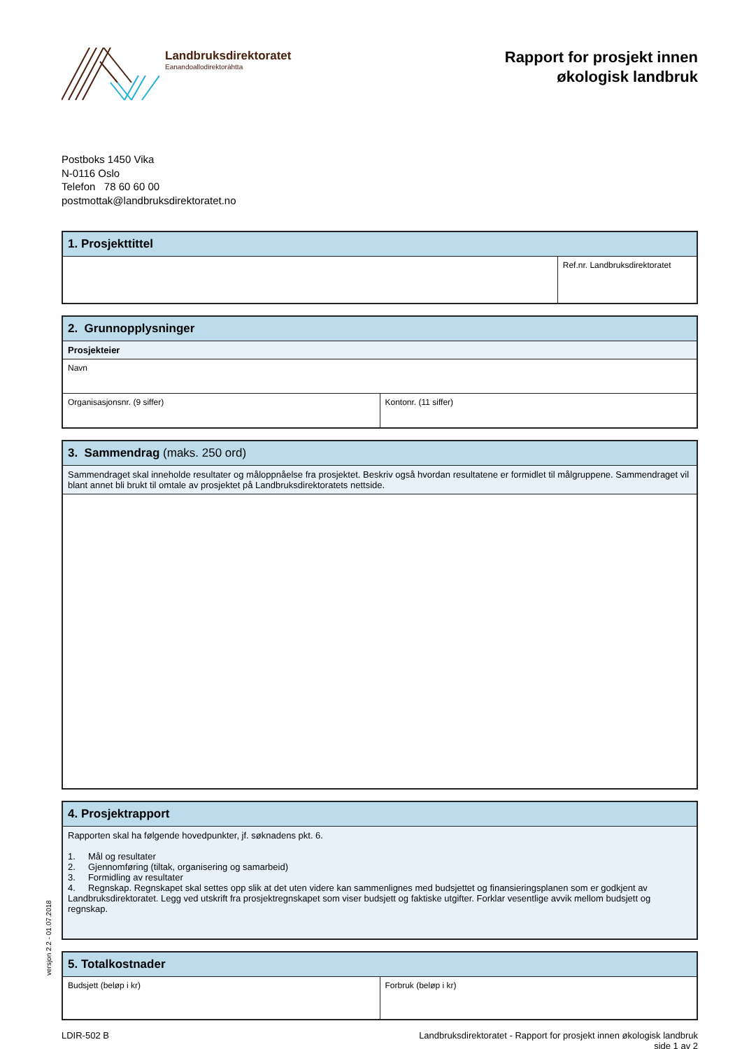Landbruksdirektoratet
Eanandoallodirektoráhtta
Rapport for prosjekt innen
økologisk landbruk
Postboks 1450 Vika
N-0116 Oslo
Telefon 78 60 60 00
postmottak@landbruksdirektoratet.no
| 1. Prosjekttittel | |
| --- | --- |
| | Ref.nr. Landbruksdirektoratet |
| 2. Grunnopplysninger | |
| --- | --- |
| Prosjekteier | |
| Navn | |
| Organisasjonsnr. (9 siffer) | Kontonr. (11 siffer) |
| 3. Sammendrag (maks. 250 ord) |
| --- |
| Sammendraget skal inneholde resultater og måloppnåelse fra prosjektet. Beskriv også hvordan resultatene er formidlet til målgruppene. Sammendraget vil blant annet bli brukt til omtale av prosjektet på Landbruksdirektoratets nettside. |
| 4. Prosjektrapport |
| --- |
| Rapporten skal ha følgende hovedpunkter, jf. søknadens pkt. 6. 1. Mål og resultater 2. Gjennomføring (tiltak, organisering og samarbeid) 3. Formidling av resultater 4. Regnskap. Regnskapet skal settes opp slik at det uten videre kan sammenlignes med budsjettet og finansieringsplanen som er godkjent av Landbruksdirektoratet. Legg ved utskrift fra prosjektregnskapet som viser budsjett og faktiske utgifter. Forklar vesentlige avvik mellom budsjett og regnskap. |
| 5. Totalkostnader | |
| --- | --- |
| Budsjett (beløp i kr) | Forbruk (beløp i kr) |
LDIR-502 B Landbruksdirektoratet - Rapport for prosjekt innen økologisk landbruk
side 1 av 2
versjon 2.2 - 01.07.2018